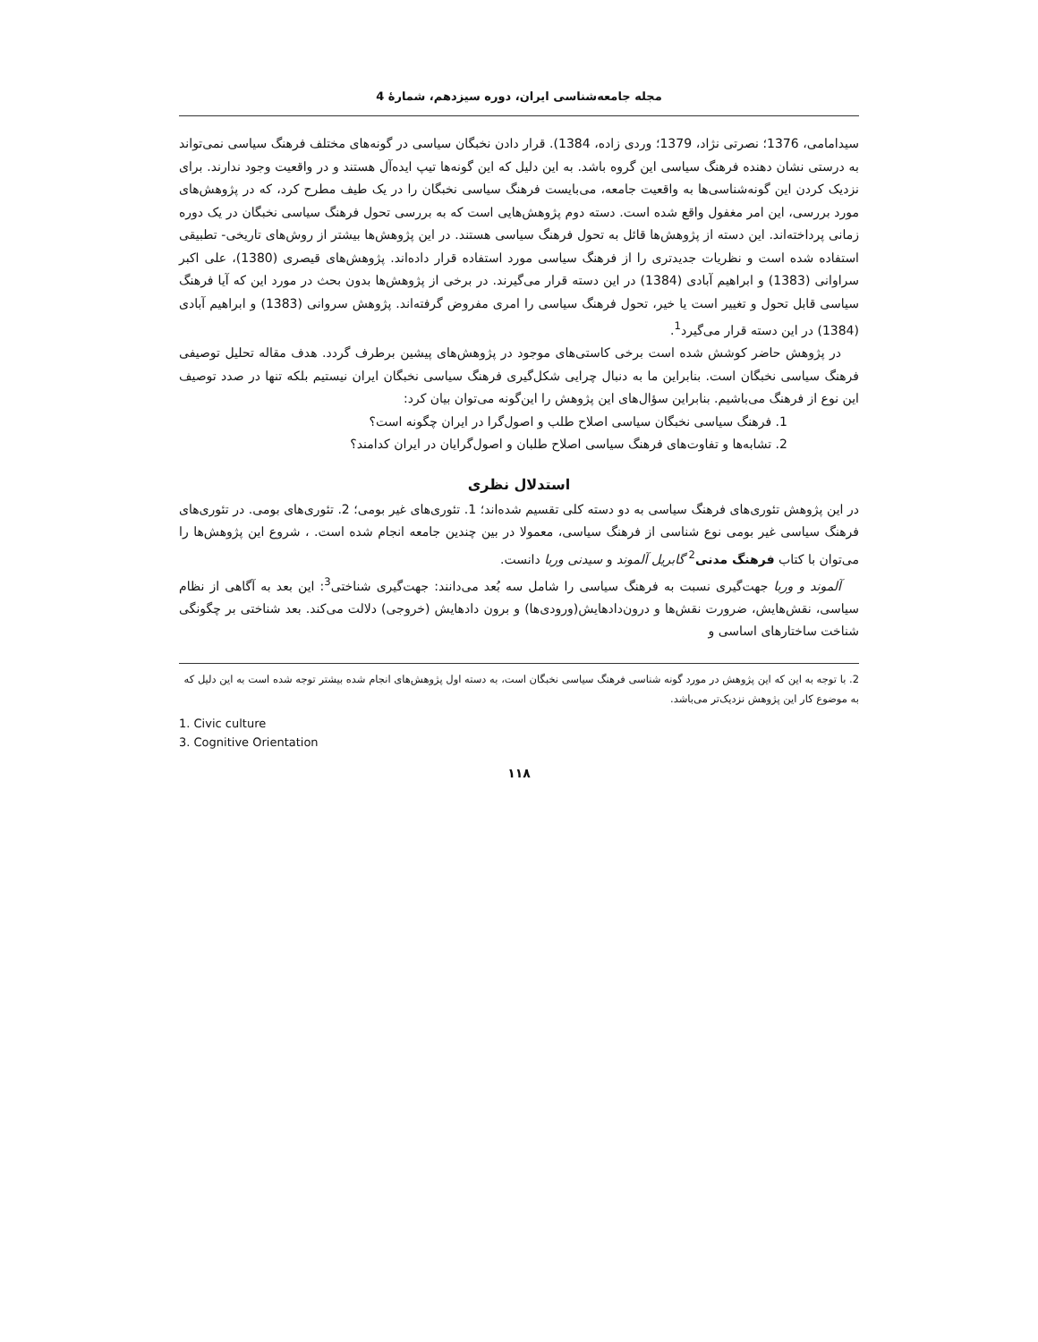مجله جامعه‌شناسی ایران، دوره سیزدهم، شمارۀ 4
سیدامامی، 1376؛ نصرتی نژاد، 1379؛ وردی زاده، 1384). قرار دادن نخبگان سیاسی در گونه‌های مختلف فرهنگ سیاسی نمی‌تواند به درستی نشان دهنده فرهنگ سیاسی این گروه باشد. به این دلیل که این گونه‌ها تیپ ایده‌آل هستند و در واقعیت وجود ندارند. برای نزدیک کردن این گونه‌شناسی‌ها به واقعیت جامعه، می‌بایست فرهنگ سیاسی نخبگان را در یک طیف مطرح کرد، که در پژوهش‌های مورد بررسی، این امر مغفول واقع شده است. دسته دوم پژوهش‌هایی است که به بررسی تحول فرهنگ سیاسی نخبگان در یک دوره زمانی پرداخته‌اند. این دسته از پژوهش‌ها قائل به تحول فرهنگ سیاسی هستند. در این پژوهش‌ها بیشتر از روش‌های تاریخی- تطبیقی استفاده شده است و نظریات جدیدتری را از فرهنگ سیاسی مورد استفاده قرار داده‌اند. پژوهش‌های قیصری (1380)، علی اکبر سراوانی (1383) و ابراهیم آبادی (1384) در این دسته قرار می‌گیرند. در برخی از پژوهش‌ها بدون بحث در مورد این که آیا فرهنگ سیاسی قابل تحول و تغییر است یا خیر، تحول فرهنگ سیاسی را امری مفروض گرفته‌اند. پژوهش سروانی (1383) و ابراهیم آبادی (1384) در این دسته قرار می‌گیرد<sup>1</sup>.
در پژوهش حاضر کوشش شده است برخی کاستی‌های موجود در پژوهش‌های پیشین برطرف گردد. هدف مقاله تحلیل توصیفی فرهنگ سیاسی نخبگان است. بنابراین ما به دنبال چرایی شکل‌گیری فرهنگ سیاسی نخبگان ایران نیستیم بلکه تنها در صدد توصیف این نوع از فرهنگ می‌باشیم. بنابراین سؤال‌های این پژوهش را این‌گونه می‌توان بیان کرد:
1. فرهنگ سیاسی نخبگان سیاسی اصلاح طلب و اصول‌گرا در ایران چگونه است؟
2. تشابه‌ها و تفاوت‌های فرهنگ سیاسی اصلاح طلبان و اصول‌گرایان در ایران کدامند؟
استدلال نظری
در این پژوهش تئوری‌های فرهنگ سیاسی به دو دسته کلی تقسیم شده‌اند؛ 1. تئوری‌های غیر بومی؛ 2. تئوری‌های بومی. در تئوری‌های فرهنگ سیاسی غیر بومی نوع شناسی از فرهنگ سیاسی، معمولا در بین چندین جامعه انجام شده است. ، شروع این پژوهش‌ها را می‌توان با کتاب فرهنگ مدنی<sup>2</sup> گابریل آلموند و سیدنی وربا دانست.
آلموند و وربا جهت‌گیری نسبت به فرهنگ سیاسی را شامل سه بُعد می‌دانند: جهت‌گیری شناختی<sup>3</sup>: این بعد به آگاهی از نظام سیاسی، نقش‌هایش، ضرورت نقش‌ها و درون‌دادهایش(ورودی‌ها) و برون دادهایش (خروجی) دلالت می‌کند. بعد شناختی بر چگونگی شناخت ساختارهای اساسی و
2. با توجه به این که این پژوهش در مورد گونه شناسی فرهنگ سیاسی نخبگان است، به دسته اول پژوهش‌های انجام شده بیشتر توجه شده است به این دلیل که به موضوع کار این پژوهش نزدیک‌تر می‌باشد.
1. Civic culture
3. Cognitive Orientation
۱۱۸